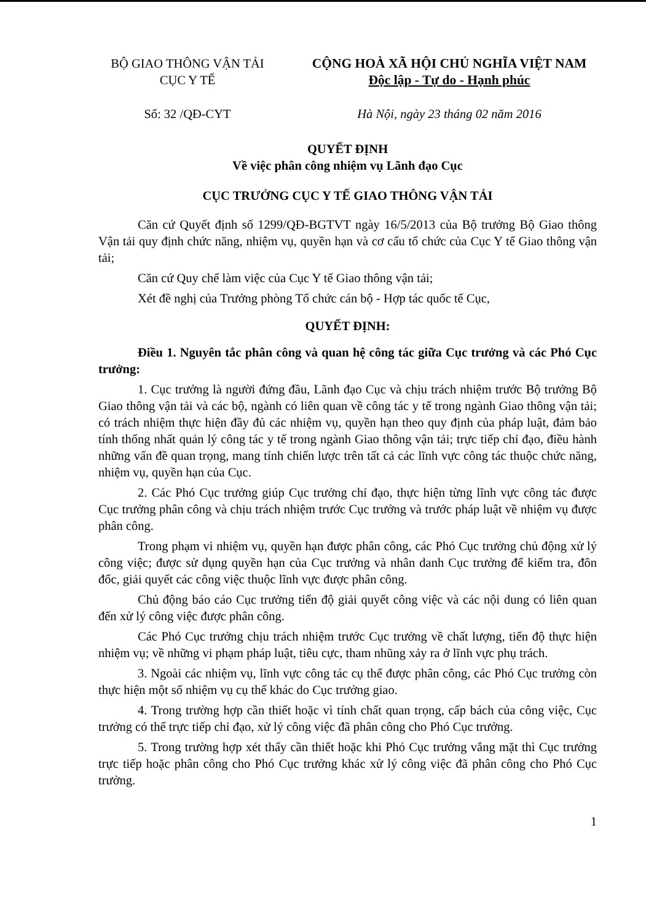BỘ GIAO THÔNG VẬN TẢI
CỤC Y TẾ
CỘNG HOÀ XÃ HỘI CHỦ NGHĨA VIỆT NAM
Độc lập - Tự do - Hạnh phúc
Số: 32 /QĐ-CYT Hà Nội, ngày 23 tháng 02 năm 2016
QUYẾT ĐỊNH
Về việc phân công nhiệm vụ Lãnh đạo Cục
CỤC TRƯỞNG CỤC Y TẾ GIAO THÔNG VẬN TẢI
Căn cứ Quyết định số 1299/QĐ-BGTVT ngày 16/5/2013 của Bộ trưởng Bộ Giao thông Vận tải quy định chức năng, nhiệm vụ, quyền hạn và cơ cấu tổ chức của Cục Y tế Giao thông vận tải;
Căn cứ Quy chế làm việc của Cục Y tế Giao thông vận tải;
Xét đề nghị của Trưởng phòng Tổ chức cán bộ - Hợp tác quốc tế Cục,
QUYẾT ĐỊNH:
Điều 1. Nguyên tắc phân công và quan hệ công tác giữa Cục trưởng và các Phó Cục trưởng:
1. Cục trưởng là người đứng đầu, Lãnh đạo Cục và chịu trách nhiệm trước Bộ trưởng Bộ Giao thông vận tải và các bộ, ngành có liên quan về công tác y tế trong ngành Giao thông vận tải; có trách nhiệm thực hiện đầy đủ các nhiệm vụ, quyền hạn theo quy định của pháp luật, đảm bảo tính thống nhất quản lý công tác y tế trong ngành Giao thông vận tải; trực tiếp chỉ đạo, điều hành những vấn đề quan trọng, mang tính chiến lược trên tất cả các lĩnh vực công tác thuộc chức năng, nhiệm vụ, quyền hạn của Cục.
2. Các Phó Cục trưởng giúp Cục trưởng chỉ đạo, thực hiện từng lĩnh vực công tác được Cục trưởng phân công và chịu trách nhiệm trước Cục trưởng và trước pháp luật về nhiệm vụ được phân công.
Trong phạm vi nhiệm vụ, quyền hạn được phân công, các Phó Cục trưởng chủ động xử lý công việc; được sử dụng quyền hạn của Cục trưởng và nhân danh Cục trưởng để kiểm tra, đôn đốc, giải quyết các công việc thuộc lĩnh vực được phân công.
Chủ động báo cáo Cục trưởng tiến độ giải quyết công việc và các nội dung có liên quan đến xử lý công việc được phân công.
Các Phó Cục trưởng chịu trách nhiệm trước Cục trưởng về chất lượng, tiến độ thực hiện nhiệm vụ; về những vi phạm pháp luật, tiêu cực, tham nhũng xảy ra ở lĩnh vực phụ trách.
3. Ngoài các nhiệm vụ, lĩnh vực công tác cụ thể được phân công, các Phó Cục trưởng còn thực hiện một số nhiệm vụ cụ thể khác do Cục trưởng giao.
4. Trong trường hợp cần thiết hoặc vì tính chất quan trọng, cấp bách của công việc, Cục trưởng có thể trực tiếp chỉ đạo, xử lý công việc đã phân công cho Phó Cục trưởng.
5. Trong trường hợp xét thấy cần thiết hoặc khi Phó Cục trưởng vắng mặt thì Cục trưởng trực tiếp hoặc phân công cho Phó Cục trưởng khác xử lý công việc đã phân công cho Phó Cục trưởng.
1